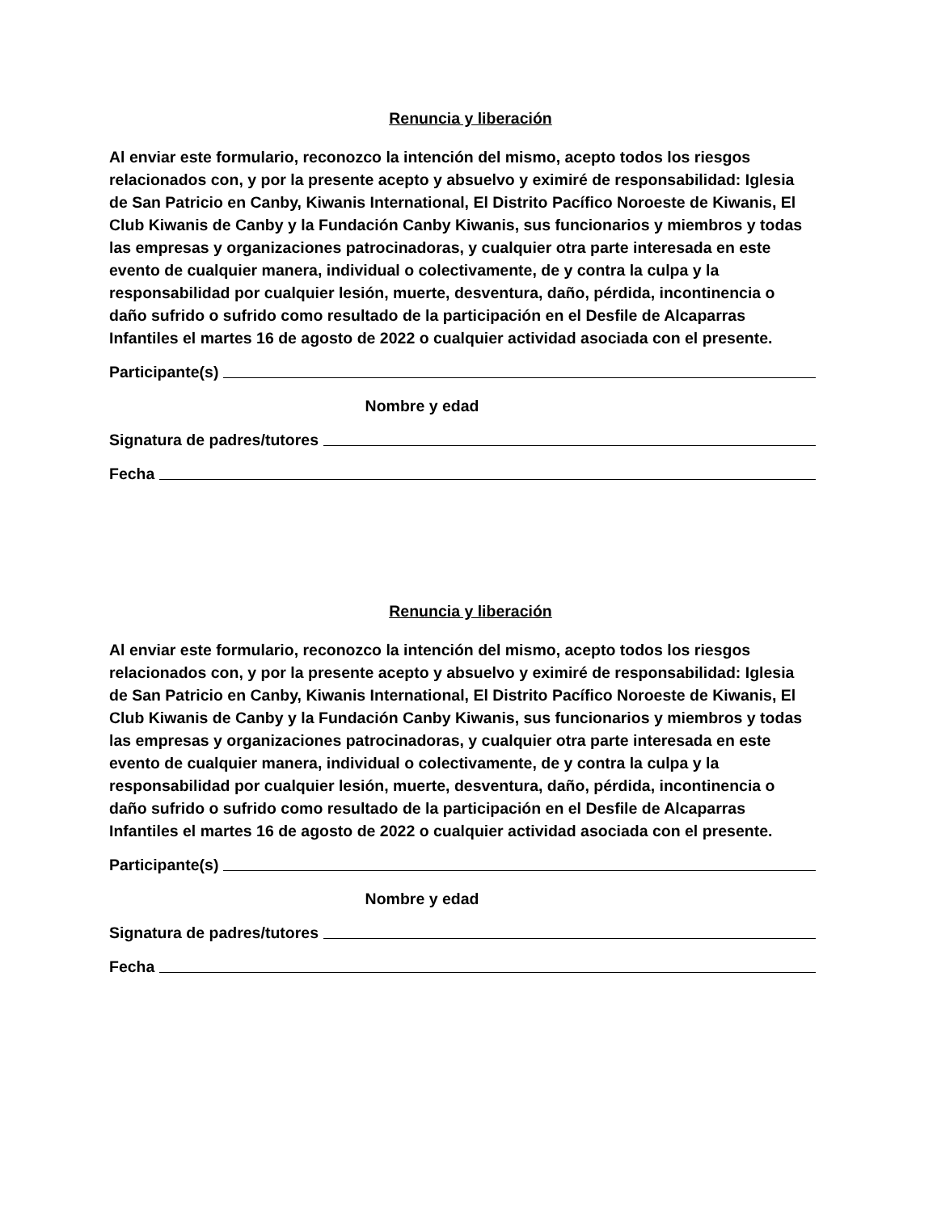Renuncia y liberación
Al enviar este formulario, reconozco la intención del mismo, acepto todos los riesgos relacionados con, y por la presente acepto y absuelvo y eximiré de responsabilidad: Iglesia de San Patricio en Canby, Kiwanis International, El Distrito Pacífico Noroeste de Kiwanis, El Club Kiwanis de Canby y la Fundación Canby Kiwanis, sus funcionarios y miembros y todas las empresas y organizaciones patrocinadoras, y cualquier otra parte interesada en este evento de cualquier manera, individual o colectivamente, de y contra la culpa y la responsabilidad por cualquier lesión, muerte, desventura, daño, pérdida, incontinencia o daño sufrido o sufrido como resultado de la participación en el Desfile de Alcaparras Infantiles el martes 16 de agosto de 2022 o cualquier actividad asociada con el presente.
Participante(s)
Nombre y edad
Signatura de padres/tutores
Fecha
Renuncia y liberación
Al enviar este formulario, reconozco la intención del mismo, acepto todos los riesgos relacionados con, y por la presente acepto y absuelvo y eximiré de responsabilidad: Iglesia de San Patricio en Canby, Kiwanis International, El Distrito Pacífico Noroeste de Kiwanis, El Club Kiwanis de Canby y la Fundación Canby Kiwanis, sus funcionarios y miembros y todas las empresas y organizaciones patrocinadoras, y cualquier otra parte interesada en este evento de cualquier manera, individual o colectivamente, de y contra la culpa y la responsabilidad por cualquier lesión, muerte, desventura, daño, pérdida, incontinencia o daño sufrido o sufrido como resultado de la participación en el Desfile de Alcaparras Infantiles el martes 16 de agosto de 2022 o cualquier actividad asociada con el presente.
Participante(s)
Nombre y edad
Signatura de padres/tutores
Fecha